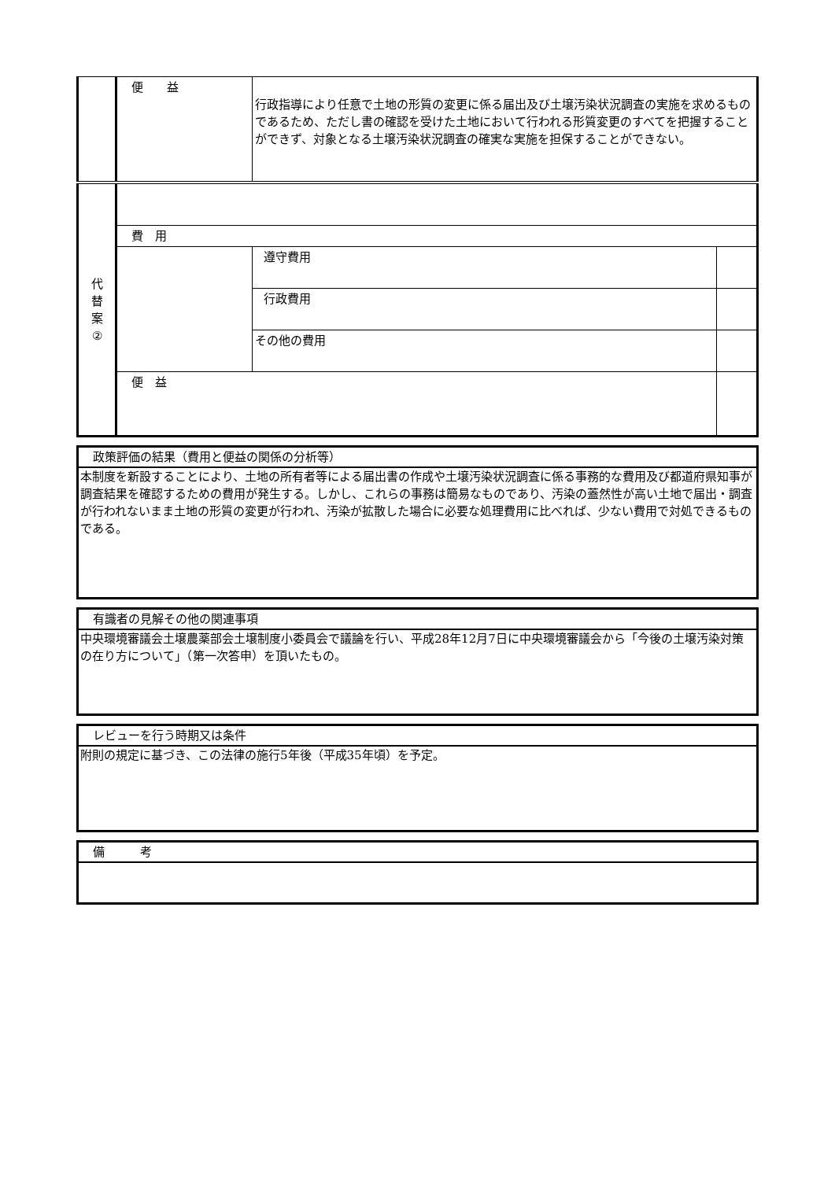| | 便 益 | 行政指導により任意で土地の形質の変更に係る届出及び土壌汚染状況調査の実施を求めるものであるため、ただし書の確認を受けた土地において行われる形質変更のすべてを把握することができず、対象となる土壌汚染状況調査の確実な実施を担保することができない。 | |
| 代 替 案 ② | | | |
| | 費 用 | | |
| | | 遵守費用 | |
| | | 行政費用 | |
| | | その他の費用 | |
| | 便 益 | | |
政策評価の結果（費用と便益の関係の分析等）
本制度を新設することにより、土地の所有者等による届出書の作成や土壌汚染状況調査に係る事務的な費用及び都道府県知事が調査結果を確認するための費用が発生する。しかし、これらの事務は簡易なものであり、汚染の蓋然性が高い土地で届出・調査が行われないまま土地の形質の変更が行われ、汚染が拡散した場合に必要な処理費用に比べれば、少ない費用で対処できるものである。
有識者の見解その他の関連事項
中央環境審議会土壌農薬部会土壌制度小委員会で議論を行い、平成28年12月7日に中央環境審議会から「今後の土壌汚染対策の在り方について」（第一次答申）を頂いたもの。
レビューを行う時期又は条件
附則の規定に基づき、この法律の施行5年後（平成35年頃）を予定。
備　　　考